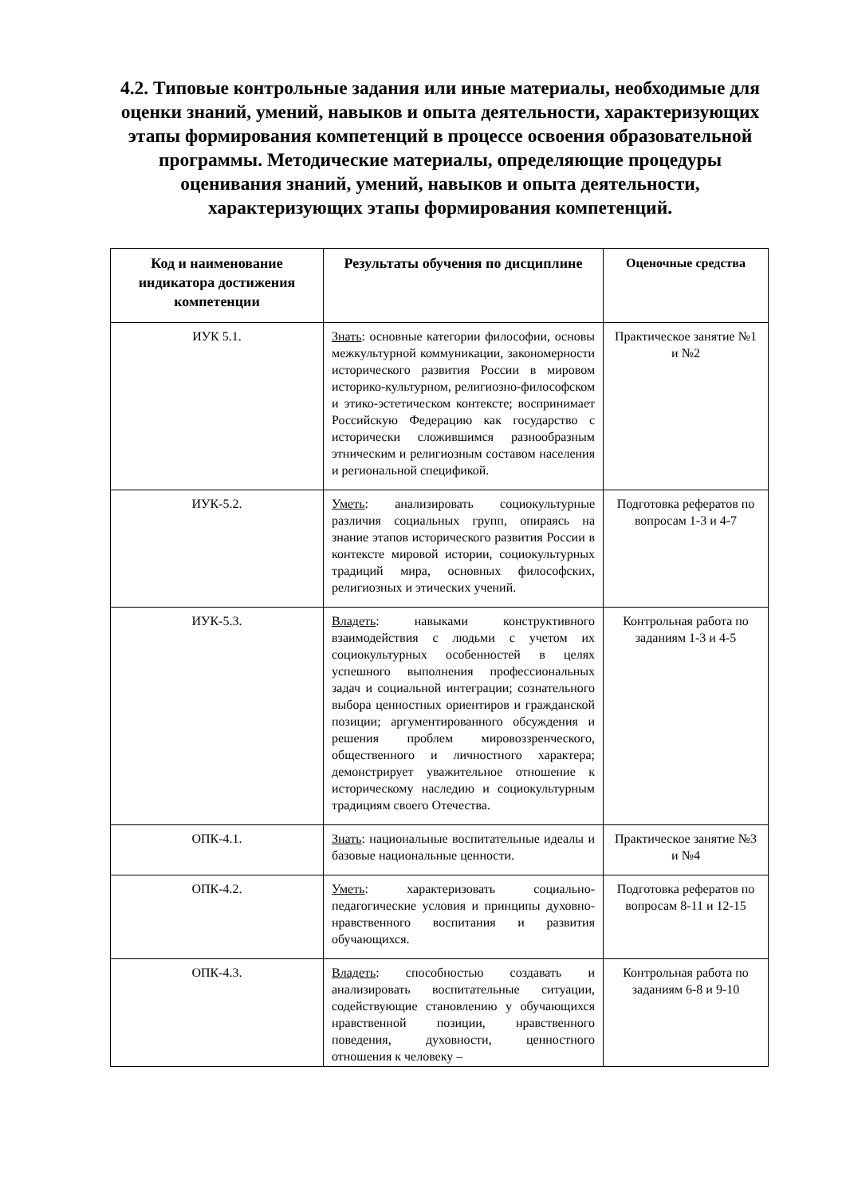4.2. Типовые контрольные задания или иные материалы, необходимые для оценки знаний, умений, навыков и опыта деятельности, характеризующих этапы формирования компетенций в процессе освоения образовательной программы. Методические материалы, определяющие процедуры оценивания знаний, умений, навыков и опыта деятельности, характеризующих этапы формирования компетенций.
| Код и наименование индикатора достижения компетенции | Результаты обучения по дисциплине | Оценочные средства |
| --- | --- | --- |
| ИУК 5.1. | Знать : основные категории философии, основы межкультурной коммуникации, закономерности исторического развития России в мировом историко-культурном, религиозно-философском и этико-эстетическом контексте; воспринимает Российскую Федерацию как государство с исторически сложившимся разнообразным этническим и религиозным составом населения и региональной спецификой. | Практическое занятие №1 и №2 |
| ИУК-5.2. | Уметь : анализировать социокультурные различия социальных групп, опираясь на знание этапов исторического развития России в контексте мировой истории, социокультурных традиций мира, основных философских, религиозных и этических учений. | Подготовка рефератов по вопросам 1-3 и 4-7 |
| ИУК-5.3. | Владеть : навыками конструктивного взаимодействия с людьми с учетом их социокультурных особенностей в целях успешного выполнения профессиональных задач и социальной интеграции; сознательного выбора ценностных ориентиров и гражданской позиции; аргументированного обсуждения и решения проблем мировоззренческого, общественного и личностного характера; демонстрирует уважительное отношение к историческому наследию и социокультурным традициям своего Отечества. | Контрольная работа по заданиям 1-3 и 4-5 |
| ОПК-4.1. | Знать : национальные воспитательные идеалы и базовые национальные ценности. | Практическое занятие №3 и №4 |
| ОПК-4.2. | Уметь : характеризовать социально-педагогические условия и принципы духовно- нравственного воспитания и развития обучающихся. | Подготовка рефератов по вопросам 8-11 и 12-15 |
| ОПК-4.3. | Владеть : способностью создавать и анализировать воспитательные ситуации, содействующие становлению у обучающихся нравственной позиции, нравственного поведения, духовности, ценностного отношения к человеку – | Контрольная работа по заданиям 6-8 и 9-10 |